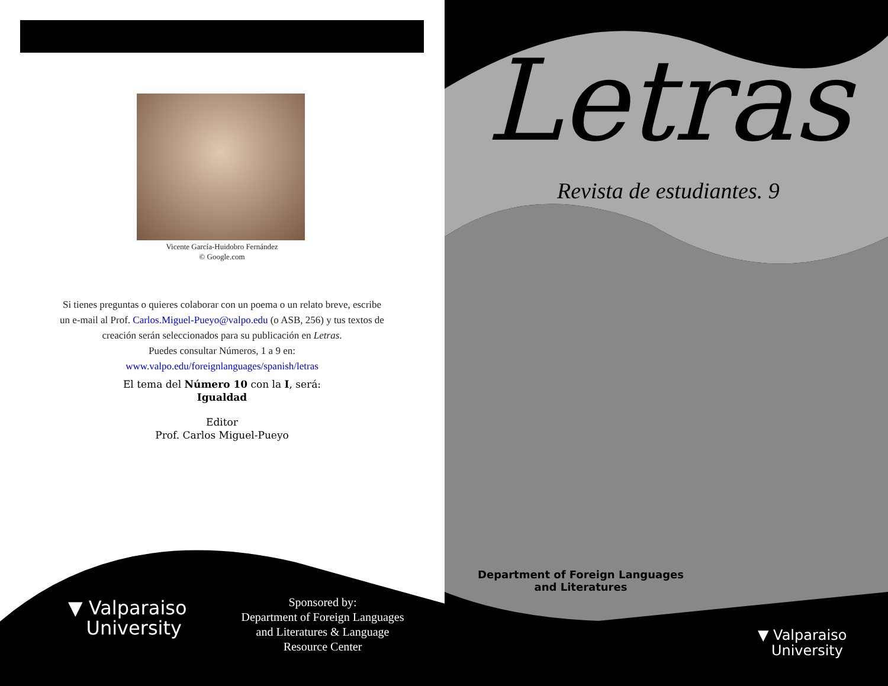Vicente García-Huidobro Fernández
© Google.com
Si tienes preguntas o quieres colaborar con un poema o un relato breve, escribe un e-mail al Prof. Carlos.Miguel-Pueyo@valpo.edu (o ASB, 256) y tus textos de creación serán seleccionados para su publicación en Letras.
Puedes consultar Números, 1 a 9 en:
www.valpo.edu/foreignlanguages/spanish/letras
El tema del Número 10 con la I, será:
Igualdad
Editor
Prof. Carlos Miguel-Pueyo
Letras
Revista de estudiantes. 9
Department of Foreign Languages and Literatures
▼ Valparaiso
University
Sponsored by:
Department of Foreign Languages and Literatures & Language Resource Center
▼ Valparaiso
University